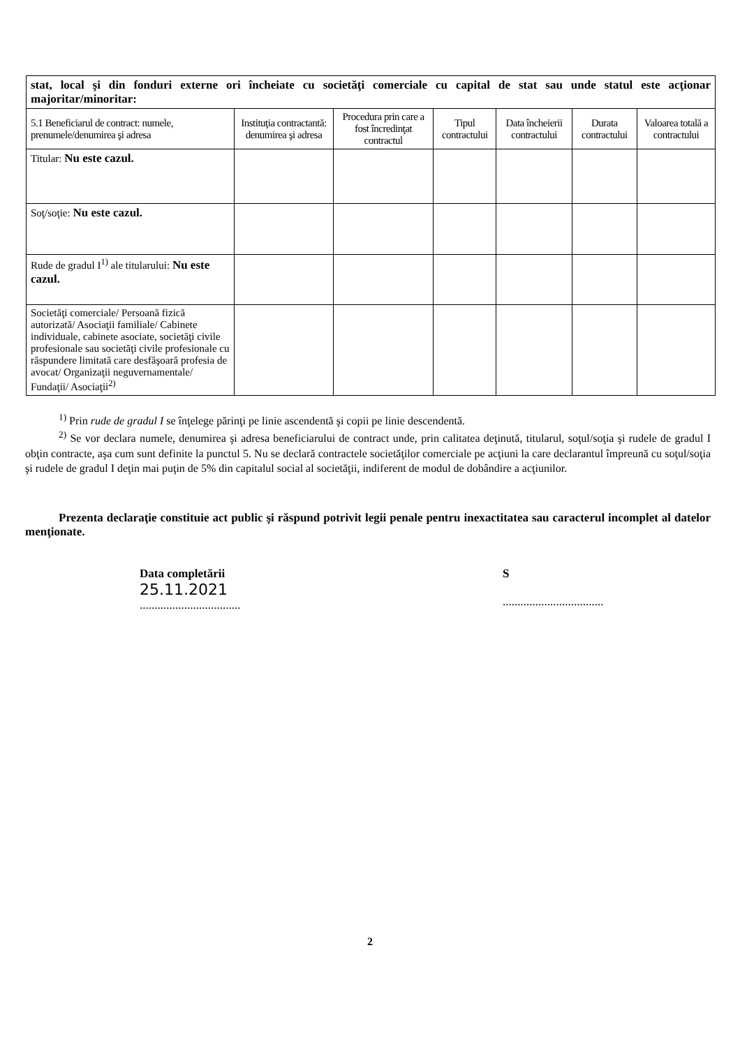| stat, local şi din fonduri externe ori încheiate cu societăţi comerciale cu capital de stat sau unde statul este acţionar majoritar/minoritar: | | | | | | |
| 5.1 Beneficiarul de contract: numele, prenumele/denumirea şi adresa | Instituţia contractantă: denumirea şi adresa | Procedura prin care a fost încredinţat contractul | Tipul contractului | Data încheierii contractului | Durata contractului | Valoarea totală a contractului |
| Titular: Nu este cazul. | | | | | | |
| Soţ/soţie: Nu este cazul. | | | | | | |
| Rude de gradul I<sup>1)</sup> ale titularului: Nu este cazul. | | | | | | |
| Societăţi comerciale/ Persoană fizică autorizată/ Asociaţii familiale/ Cabinete individuale, cabinete asociate, societăţi civile profesionale sau societăţi civile profesionale cu răspundere limitată care desfăşoară profesia de avocat/ Organizaţii neguvernamentale/ Fundaţii/ Asociaţii<sup>2)</sup> | | | | | | |
<sup>1)</sup> Prin rude de gradul I se înţelege părinţi pe linie ascendentă şi copii pe linie descendentă.
<sup>2)</sup> Se vor declara numele, denumirea şi adresa beneficiarului de contract unde, prin calitatea deţinută, titularul, soţul/soţia şi rudele de gradul I obţin contracte, aşa cum sunt definite la punctul 5. Nu se declară contractele societăţilor comerciale pe acţiuni la care declarantul împreună cu soţul/soţia şi rudele de gradul I deţin mai puţin de 5% din capitalul social al societăţii, indiferent de modul de dobândire a acţiunilor.
Prezenta declaraţie constituie act public şi răspund potrivit legii penale pentru inexactitatea sau caracterul incomplet al datelor menţionate.
Data completării
25.11.2021
..................................
S
..................................
2